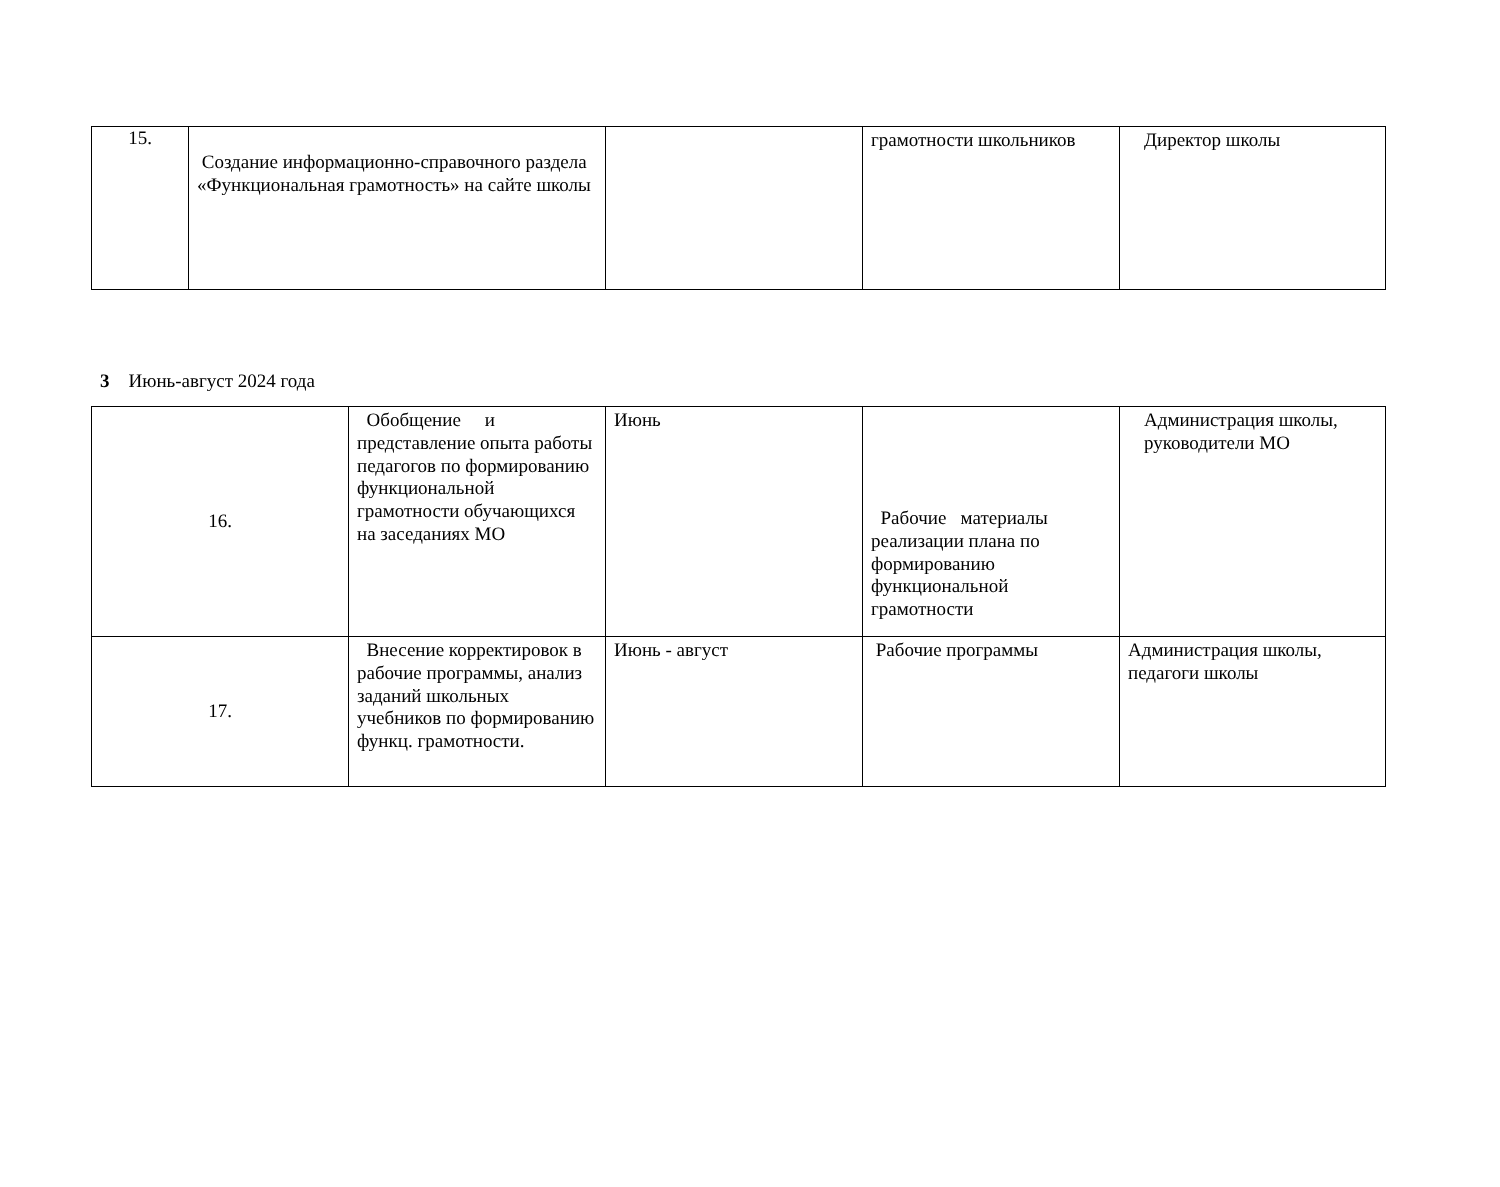| 15. | Создание информационно-справочного раздела «Функциональная грамотность» на сайте школы | | грамотности школьников | Директор школы |
3 Июнь-август 2024 года
| 16. | Обобщение и представление опыта работы педагогов по формированию функциональной грамотности обучающихся на заседаниях МО | Июнь | Рабочие материалы реализации плана по формированию функциональной грамотности | Администрация школы, руководители МО |
| 17. | Внесение корректировок в рабочие программы, анализ заданий школьных учебников по формированию функц. грамотности. | Июнь - август | Рабочие программы | Администрация школы, педагоги школы |